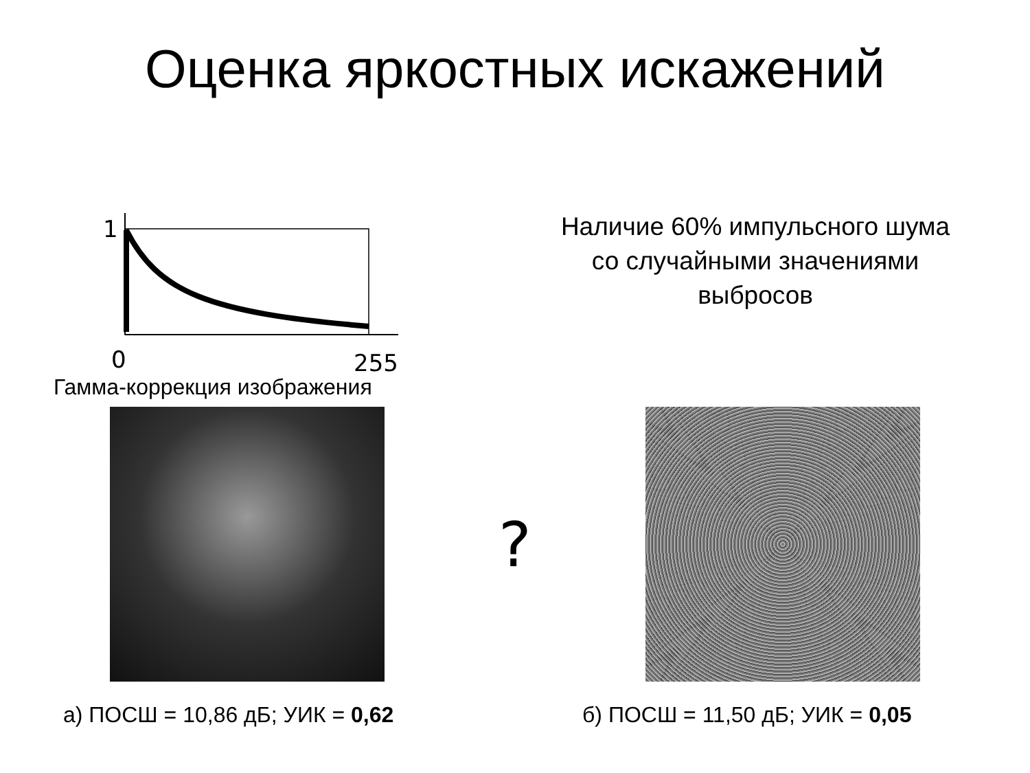Оценка яркостных искажений
1
0
255
Наличие 60% импульсного шума
со случайными значениями
выбросов
Гамма-коррекция изображения
?
а) ПОСШ = 10,86 дБ; УИК = 0,62 б) ПОСШ = 11,50 дБ; УИК = 0,05